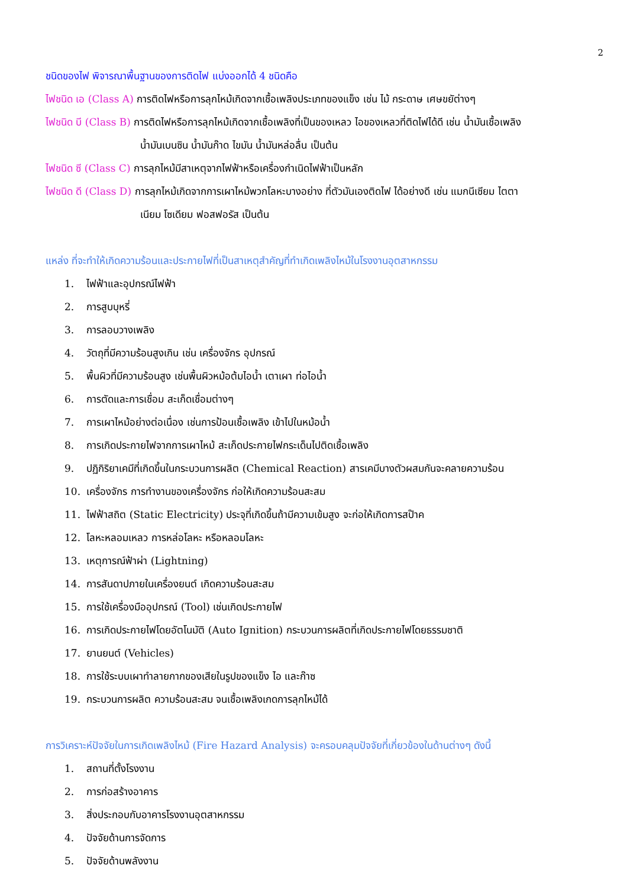2
ชนิดของไฟ พิจารณาพื้นฐานของการติดไฟ แบ่งออกได้ 4 ชนิดคือ
ไฟชนิด เอ (Class A) การติดไฟหรือการลุกไหม้เกิดจากเชื้อเพลิงประเภทของแข็ง เช่น ไม้ กระดาษ เศษขยัต่างๆ
ไฟชนิด บี (Class B) การติดไฟหรือการลุกไหม้เกิดจากเชื้อเพลิงที่เป็นของเหลว ไอของเหลวที่ติดไฟได้ดี เช่น น้ำมันเชื้อเพลิง
น้ำมันเบนซิน น้ำมันก๊าด ไขมัน น้ำมันหล่อลื่น เป็นต้น
ไฟชนิด ซี (Class C) การลุกไหม้มีสาเหตุจากไฟฟ้าหรือเครื่องกำเนิดไฟฟ้าเป็นหลัก
ไฟชนิด ดี (Class D) การลุกไหม้เกิดจากการเผาไหม้พวกโลหะบางอย่าง ที่ตัวมันเองติดไฟ ได้อย่างดี เช่น แมกนีเซียม ไตตา
เนียม โซเดียม ฟอสฟอรัส เป็นต้น
แหล่ง ที่จะทำให้เกิดความร้อนและประกายไฟที่เป็นสาเหตุสำคัญที่ทำเกิดเพลิงไหม้ในโรงงานอุตสาหกรรม
1. ไฟฟ้าและอุปกรณ์ไฟฟ้า
2. การสูบบุหรี่
3. การลอบวางเพลิง
4. วัตถุที่มีความร้อนสูงเกิน เช่น เครื่องจักร อุปกรณ์
5. พื้นผิวที่มีความร้อนสูง เช่นพื้นผิวหม้อต้มไอน้ำ เตาเผา ท่อไอน้ำ
6. การตัดและการเชื่อม สะเก็ดเชื่อมต่างๆ
7. การเผาไหม้อย่างต่อเนื่อง เช่นการป้อนเชื้อเพลิง เข้าไปในหม้อน้ำ
8. การเกิดประกายไฟจากการเผาไหม้ สะเก็ดประกายไฟกระเด็นไปติดเชื้อเพลิง
9. ปฏิกิริยาเคมีที่เกิดขึ้นในกระบวนการผลิต (Chemical Reaction) สารเคมีบางตัวผสมกันจะคลายความร้อน
10. เครื่องจักร การทำงานของเครื่องจักร ก่อให้เกิดความร้อนสะสม
11. ไฟฟ้าสถิต (Static Electricity) ประจุที่เกิดขึ้นถ้ามีความเข้มสูง จะก่อให้เกิดการสป๊าค
12. โลหะหลอมเหลว การหล่อโลหะ หรือหลอมโลหะ
13. เหตุการณ์ฟ้าผ่า (Lightning)
14. การสันดาปภายในเครื่องยนต์ เกิดความร้อนสะสม
15. การใช้เครื่องมืออุปกรณ์ (Tool) เช่นเกิดประกายไฟ
16. การเกิดประกายไฟโดยอัตโนมัติ (Auto Ignition) กระบวนการผลิตที่เกิดประกายไฟโดยธรรมชาติ
17. ยานยนต์ (Vehicles)
18. การใช้ระบบเผาทำลายกากของเสียในรูปของแข็ง ไอ และก๊าซ
19. กระบวนการผลิต ความร้อนสะสม จนเชื้อเพลิงเกดการลุกไหม้ได้
การวิเคราะห์ปัจจัยในการเกิดเพลิงไหม้ (Fire Hazard Analysis) จะครอบคลุมปัจจัยที่เกี่ยวข้องในด้านต่างๆ ดังนี้
1. สถานที่ตั้งโรงงาน
2. การก่อสร้างอาคาร
3. สิ่งประกอบกับอาคารโรงงานอุตสาหกรรม
4. ปัจจัยด้านการจัดการ
5. ปัจจัยด้านพลังงาน